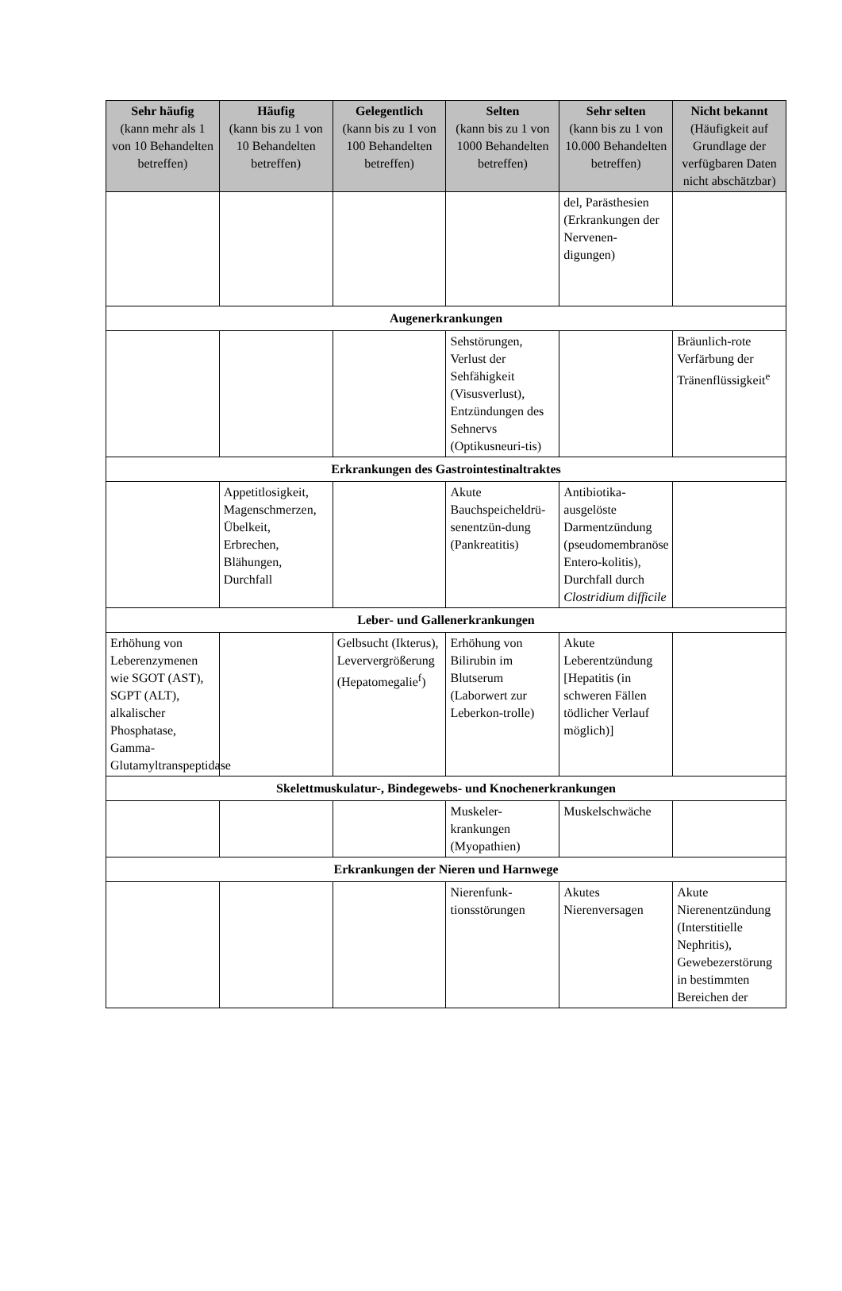| Sehr häufig (kann mehr als 1 von 10 Behandelten betreffen) | Häufig (kann bis zu 1 von 10 Behandelten betreffen) | Gelegentlich (kann bis zu 1 von 100 Behandelten betreffen) | Selten (kann bis zu 1 von 1000 Behandelten betreffen) | Sehr selten (kann bis zu 1 von 10.000 Behandelten betreffen) | Nicht bekannt (Häufigkeit auf Grundlage der verfügbaren Daten nicht abschätzbar) |
| --- | --- | --- | --- | --- | --- |
| | | | | del, Parästhesien (Erkrankungen der Nervenen-digungen) | |
| Augenerkrankungen | | | | | |
| | | | Sehstörungen, Verlust der Sehfähigkeit (Visusverlust), Entzündungen des Sehnervs (Optikusneuri-tis) | | Bräunlich-rote Verfärbung der Tränenflüssigkeit<sup>e</sup> |
| Erkrankungen des Gastrointestinaltraktes | | | | | |
| | Appetitlosigkeit, Magenschmerzen, Übelkeit, Erbrechen, Blähungen, Durchfall | | Akute Bauchspeicheldrü-senentzün-dung (Pankreatitis) | Antibiotika-ausgelöste Darmentzündung (pseudomembranöse Entero-kolitis), Durchfall durch Clostridium difficile | |
| Leber- und Gallenerkrankungen | | | | | |
| Erhöhung von Leberenzymenen wie SGOT (AST), SGPT (ALT), alkalischer Phosphatase, Gamma-Glutamyltranspeptidase | | Gelbsucht (Ikterus), Leververgrößerung (Hepatomegalie<sup>f</sup>) | Erhöhung von Bilirubin im Blutserum (Laborwert zur Leberkon-trolle) | Akute Leberentzündung [Hepatitis (in schweren Fällen tödlicher Verlauf möglich)] | |
| Skelettmuskulatur-, Bindegewebs- und Knochenerkrankungen | | | | | |
| | | | Muskeler-krankungen (Myopathien) | Muskelschwäche | |
| Erkrankungen der Nieren und Harnwege | | | | | |
| | | | Nierenfunk-tionsstörungen | Akutes Nierenversagen | Akute Nierenentzündung (Interstitielle Nephritis), Gewebezerstörung in bestimmten Bereichen der |